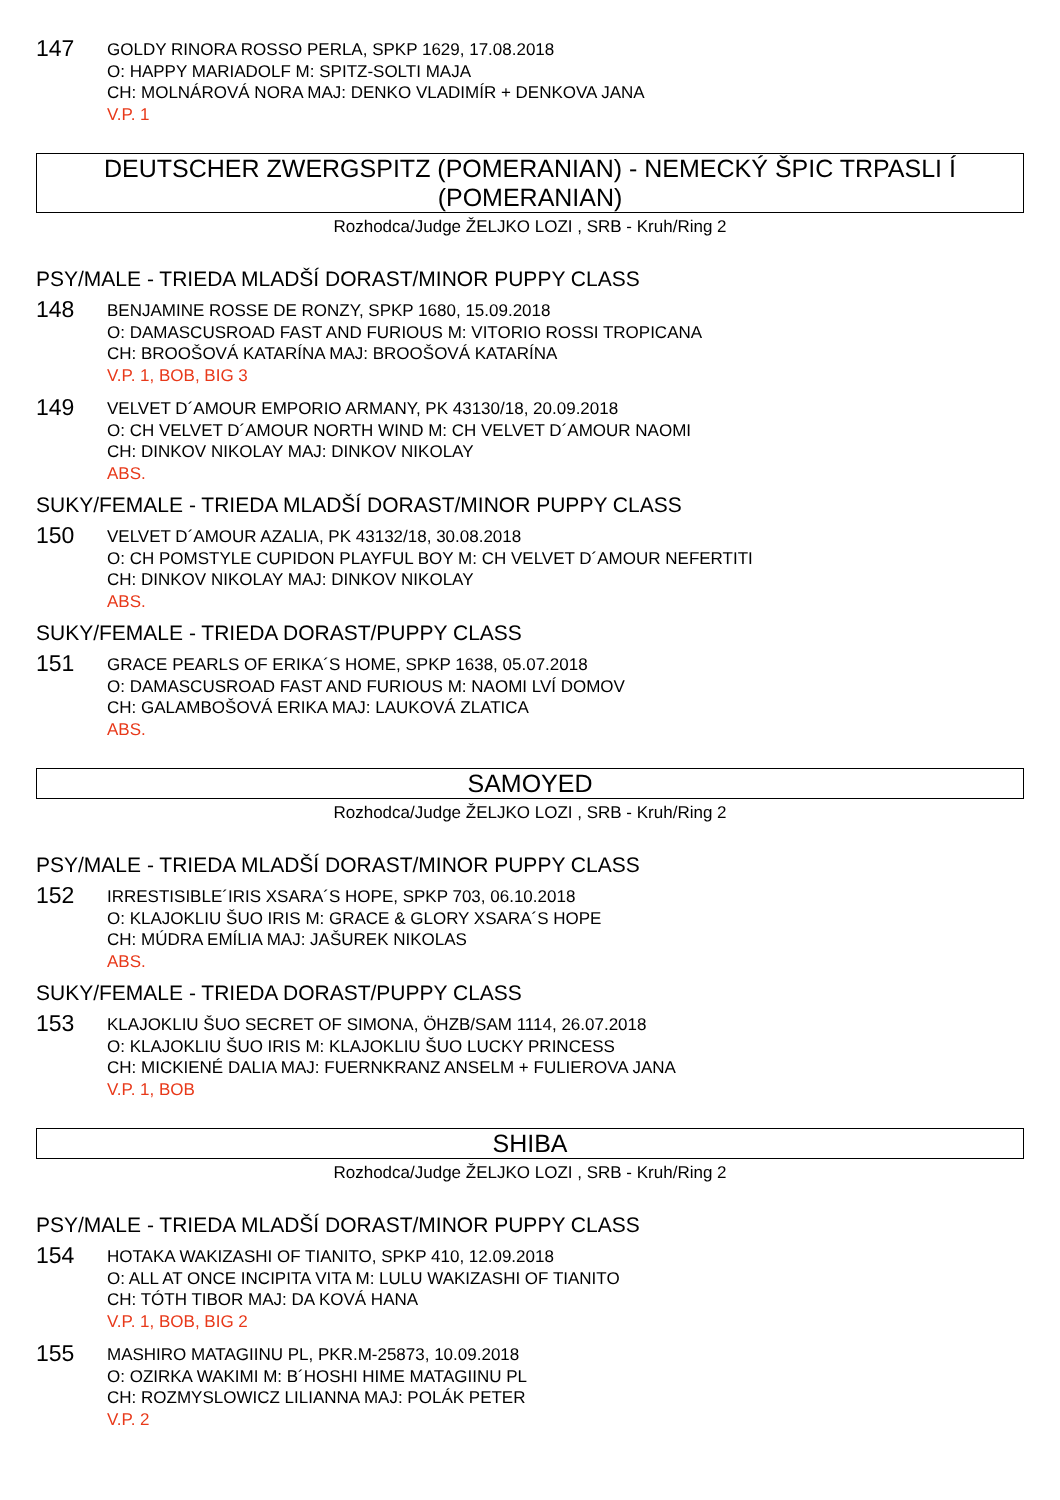147
GOLDY RINORA ROSSO PERLA, SPKP 1629, 17.08.2018
O: HAPPY MARIADOLF M: SPITZ-SOLTI MAJA
CH: MOLNÁROVÁ NORA MAJ: DENKO VLADIMÍR + DENKOVA JANA
V.P. 1
DEUTSCHER ZWERGSPITZ (POMERANIAN) - NEMECKÝ ŠPIC TRPASLI Í (POMERANIAN)
Rozhodca/Judge ŽELJKO LOZI , SRB - Kruh/Ring 2
PSY/MALE - TRIEDA MLADŠÍ DORAST/MINOR PUPPY CLASS
148
BENJAMINE ROSSE DE RONZY, SPKP 1680, 15.09.2018
O: DAMASCUSROAD FAST AND FURIOUS M: VITORIO ROSSI TROPICANA
CH: BROOŠOVÁ KATARÍNA MAJ: BROOŠOVÁ KATARÍNA
V.P. 1, BOB, BIG 3
149
VELVET D´AMOUR EMPORIO ARMANY, PK 43130/18, 20.09.2018
O: CH VELVET D´AMOUR NORTH WIND M: CH VELVET D´AMOUR NAOMI
CH: DINKOV NIKOLAY MAJ: DINKOV NIKOLAY
ABS.
SUKY/FEMALE - TRIEDA MLADŠÍ DORAST/MINOR PUPPY CLASS
150
VELVET D´AMOUR AZALIA, PK 43132/18, 30.08.2018
O: CH POMSTYLE CUPIDON PLAYFUL BOY M: CH VELVET D´AMOUR NEFERTITI
CH: DINKOV NIKOLAY MAJ: DINKOV NIKOLAY
ABS.
SUKY/FEMALE - TRIEDA DORAST/PUPPY CLASS
151
GRACE PEARLS OF ERIKA´S HOME, SPKP 1638, 05.07.2018
O: DAMASCUSROAD FAST AND FURIOUS M: NAOMI LVÍ DOMOV
CH: GALAMBOŠOVÁ ERIKA MAJ: LAUKOVÁ ZLATICA
ABS.
SAMOYED
Rozhodca/Judge ŽELJKO LOZI , SRB - Kruh/Ring 2
PSY/MALE - TRIEDA MLADŠÍ DORAST/MINOR PUPPY CLASS
152
IRRESTISIBLE´IRIS XSARA´S HOPE, SPKP 703, 06.10.2018
O: KLAJOKLIU ŠUO IRIS M: GRACE & GLORY XSARA´S HOPE
CH: MÚDRA EMÍLIA MAJ: JAŠUREK NIKOLAS
ABS.
SUKY/FEMALE - TRIEDA DORAST/PUPPY CLASS
153
KLAJOKLIU ŠUO SECRET OF SIMONA, ÖHZB/SAM 1114, 26.07.2018
O: KLAJOKLIU ŠUO IRIS M: KLAJOKLIU ŠUO LUCKY PRINCESS
CH: MICKIENÉ DALIA MAJ: FUERNKRANZ ANSELM + FULIEROVA JANA
V.P. 1, BOB
SHIBA
Rozhodca/Judge ŽELJKO LOZI , SRB - Kruh/Ring 2
PSY/MALE - TRIEDA MLADŠÍ DORAST/MINOR PUPPY CLASS
154
HOTAKA WAKIZASHI OF TIANITO, SPKP 410, 12.09.2018
O: ALL AT ONCE INCIPITA VITA M: LULU WAKIZASHI OF TIANITO
CH: TÓTH TIBOR MAJ: DA KOVÁ HANA
V.P. 1, BOB, BIG 2
155
MASHIRO MATAGIINU PL, PKR.M-25873, 10.09.2018
O: OZIRKA WAKIMI M: B´HOSHI HIME MATAGIINU PL
CH: ROZMYSLOWICZ LILIANNA MAJ: POLÁK PETER
V.P. 2